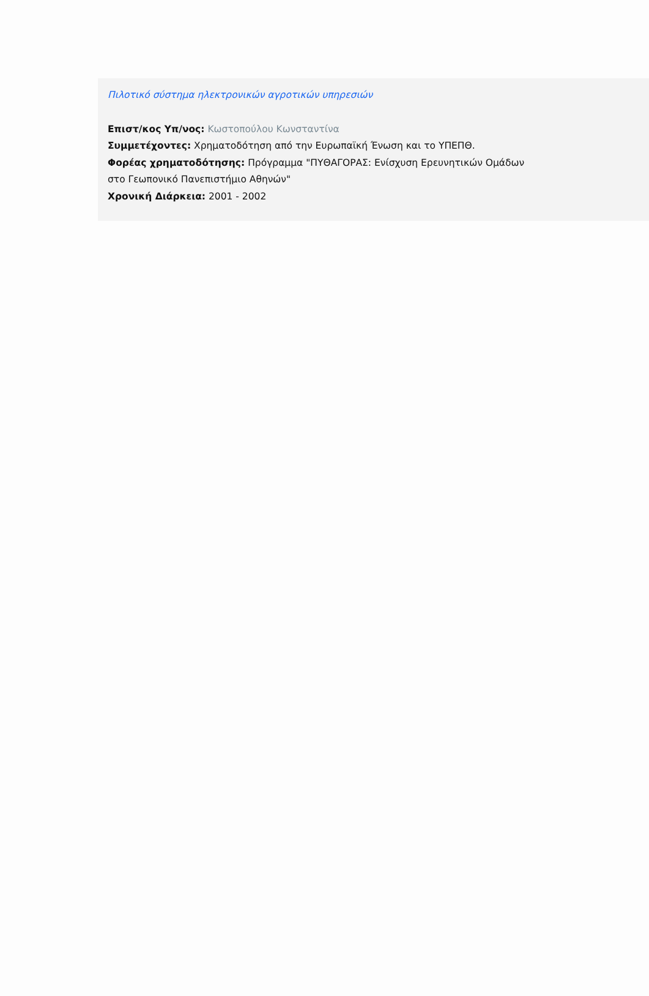Πιλοτικό σύστημα ηλεκτρονικών αγροτικών υπηρεσιών
Επιστ/κος Υπ/νος: Κωστοπούλου Κωνσταντίνα
Συμμετέχοντες: Χρηματοδότηση από την Ευρωπαϊκή Ένωση και το ΥΠΕΠΘ.
Φορέας χρηματοδότησης: Πρόγραμμα "ΠΥΘΑΓΟΡΑΣ: Ενίσχυση Ερευνητικών Ομάδων στο Γεωπονικό Πανεπιστήμιο Αθηνών"
Χρονική Διάρκεια: 2001 - 2002